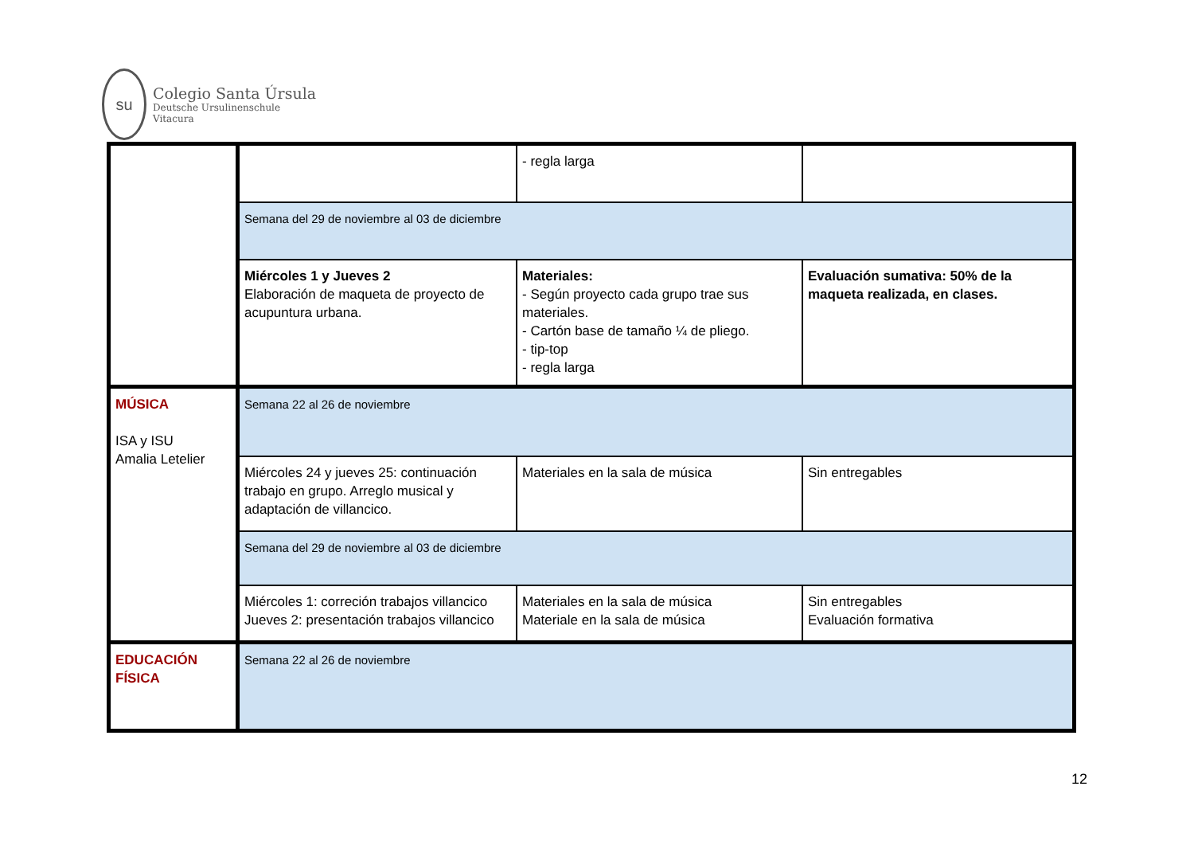su
Colegio Santa Úrsula
Deutsche Ursulinenschule
Vitacura
| | | - regla larga | |
| | Semana del 29 de noviembre al 03 de diciembre | | |
| | Miércoles 1 y Jueves 2 Elaboración de maqueta de proyecto de acupuntura urbana. | Materiales: - Según proyecto cada grupo trae sus materiales. - Cartón base de tamaño ¼ de pliego. - tip-top - regla larga | Evaluación sumativa: 50% de la maqueta realizada, en clases. |
| MÚSICA ISA y ISU Amalia Letelier | Semana 22 al 26 de noviembre | | |
| | Miércoles 24 y jueves 25: continuación trabajo en grupo. Arreglo musical y adaptación de villancico. | Materiales en la sala de música | Sin entregables |
| | Semana del 29 de noviembre al 03 de diciembre | | |
| | Miércoles 1: correción trabajos villancico Jueves 2: presentación trabajos villancico | Materiales en la sala de música Materiale en la sala de música | Sin entregables Evaluación formativa |
| EDUCACIÓN FÍSICA | Semana 22 al 26 de noviembre | | |
12